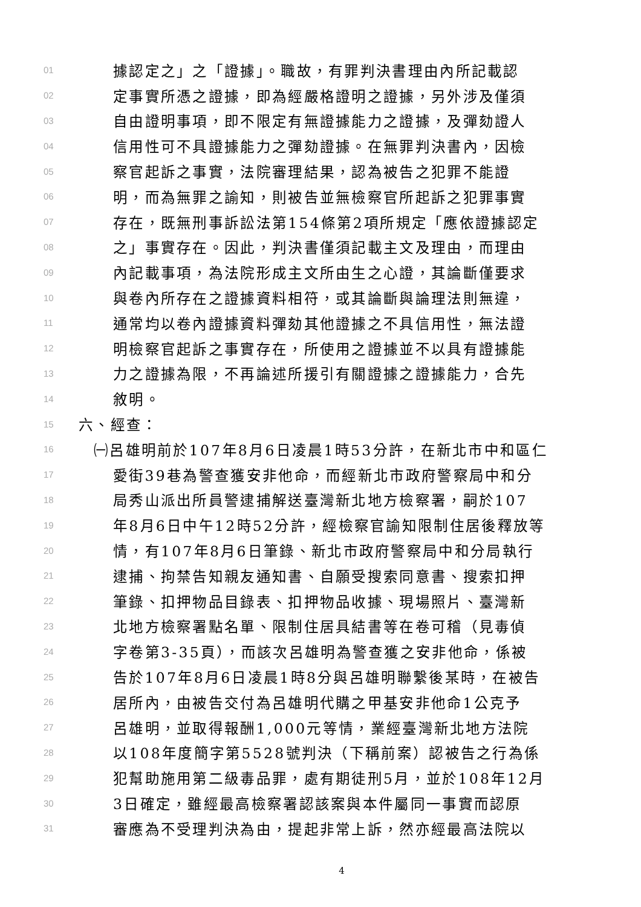01 據認定之」之「證據」。職故，有罪判決書理由內所記載認
02 定事實所憑之證據，即為經嚴格證明之證據，另外涉及僅須
03 自由證明事項，即不限定有無證據能力之證據，及彈劾證人
04 信用性可不具證據能力之彈劾證據。在無罪判決書內，因檢
05 察官起訴之事實，法院審理結果，認為被告之犯罪不能證
06 明，而為無罪之諭知，則被告並無檢察官所起訴之犯罪事實
07 存在，既無刑事訴訟法第154條第2項所規定「應依證據認定
08 之」事實存在。因此，判決書僅須記載主文及理由，而理由
09 內記載事項，為法院形成主文所由生之心證，其論斷僅要求
10 與卷內所存在之證據資料相符，或其論斷與論理法則無違，
11 通常均以卷內證據資料彈劾其他證據之不具信用性，無法證
12 明檢察官起訴之事實存在，所使用之證據並不以具有證據能
13 力之證據為限，不再論述所援引有關證據之證據能力，合先
14 敘明。
15 六、經查：
16 ㈠呂雄明前於107年8月6日凌晨1時53分許，在新北市中和區仁
17 愛街39巷為警查獲安非他命，而經新北市政府警察局中和分
18 局秀山派出所員警逮捕解送臺灣新北地方檢察署，嗣於107
19 年8月6日中午12時52分許，經檢察官諭知限制住居後釋放等
20 情，有107年8月6日筆錄、新北市政府警察局中和分局執行
21 逮捕、拘禁告知親友通知書、自願受搜索同意書、搜索扣押
22 筆錄、扣押物品目錄表、扣押物品收據、現場照片、臺灣新
23 北地方檢察署點名單、限制住居具結書等在卷可稽（見毒偵
24 字卷第3-35頁），而該次呂雄明為警查獲之安非他命，係被
25 告於107年8月6日凌晨1時8分與呂雄明聯繫後某時，在被告
26 居所內，由被告交付為呂雄明代購之甲基安非他命1公克予
27 呂雄明，並取得報酬1,000元等情，業經臺灣新北地方法院
28 以108年度簡字第5528號判決（下稱前案）認被告之行為係
29 犯幫助施用第二級毒品罪，處有期徒刑5月，並於108年12月
30 3日確定，雖經最高檢察署認該案與本件屬同一事實而認原
31 審應為不受理判決為由，提起非常上訴，然亦經最高法院以
4